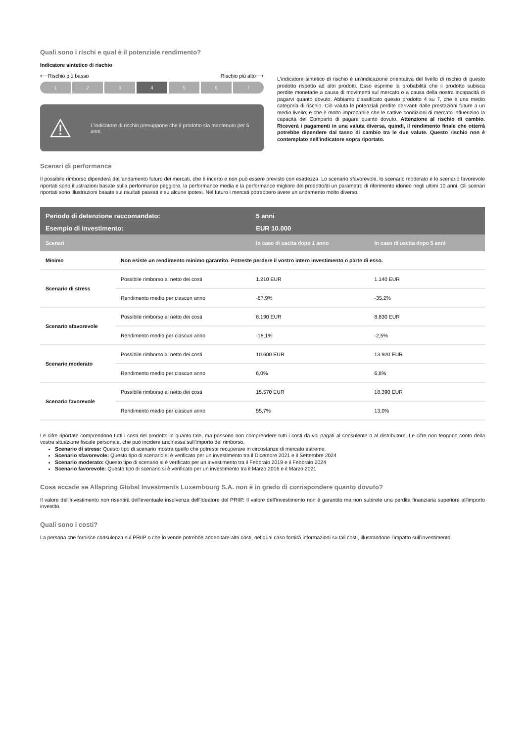Quali sono i rischi e qual è il potenziale rendimento?
Indicatore sintetico di rischio
⟵Rischio più basso Rischio più alto⟶
1 2 3 4 5 6 7
L'indicatore di rischio presuppone che il prodotto sia mantenuto per 5 anni.
L'indicatore sintetico di rischio è un'indicazione orientativa del livello di rischio di questo prodotto rispetto ad altri prodotti. Esso esprime la probabilità che il prodotto subisca perdite monetarie a causa di movimenti sul mercato o a causa della nostra incapacità di pagarvi quanto dovuto. Abbiamo classificato questo prodotto 4 su 7, che è una medio categoria di rischio. Ciò valuta le potenziali perdite derivanti dalle prestazioni future a un medio livello; e che è molto improbabile che le cattive condizioni di mercato influenzino la capacità del Comparto di pagare quanto dovuto. Attenzione al rischio di cambio. Riceverà i pagamenti in una valuta diversa, quindi, il rendimento finale che otterrà potrebbe dipendere dal tasso di cambio tra le due valute. Questo rischio non è contemplato nell'indicatore sopra riportato.
Scenari di performance
Il possibile rimborso dipenderà dall’andamento futuro dei mercati, che è incerto e non può essere previsto con esattezza. Lo scenario sfavorevole, lo scenario moderato e lo scenario favorevole riportati sono illustrazioni basate sulla performance peggiore, la performance media e la performance migliore del prodotto/di un parametro di riferimento idoneo negli ultimi 10 anni. Gli scenari riportati sono illustrazioni basate sui risultati passati e su alcune ipotesi. Nel futuro i mercati potrebbero avere un andamento molto diverso.
| Periodo di detenzione raccomandato: | | 5 anni | |
| --- | --- | --- | --- |
| Esempio di investimento: | | EUR 10.000 | |
| Scenari | | In caso di uscita dopo 1 anno | In caso di uscita dopo 5 anni |
| Minimo | Non esiste un rendimento minimo garantito. Potreste perdere il vostro intero investimento o parte di esso. | | |
| Scenario di stress | Possibile rimborso al netto dei costi | 1.210 EUR | 1.140 EUR |
| | Rendimento medio per ciascun anno | -87,9% | -35,2% |
| Scenario sfavorevole | Possibile rimborso al netto dei costi | 8.190 EUR | 8.830 EUR |
| | Rendimento medio per ciascun anno | -18,1% | -2,5% |
| Scenario moderato | Possibile rimborso al netto dei costi | 10.600 EUR | 13.920 EUR |
| | Rendimento medio per ciascun anno | 6,0% | 6,8% |
| Scenario favorevole | Possibile rimborso al netto dei costi | 15.570 EUR | 18.390 EUR |
| | Rendimento medio per ciascun anno | 55,7% | 13,0% |
Le cifre riportate comprendono tutti i costi del prodotto in quanto tale, ma possono non comprendere tutti i costi da voi pagati al consulente o al distributore. Le cifre non tengono conto della vostra situazione fiscale personale, che può incidere anch’essa sull’importo del rimborso.
Scenario di stress: Questo tipo di scenario mostra quello che potreste recuperare in circostanze di mercato estreme.
Scenario sfavorevole: Questo tipo di scenario si è verificato per un investimento tra il Dicembre 2021 e il Settembre 2024
Scenario moderato: Questo tipo di scenario si è verificato per un investimento tra il Febbraio 2019 e il Febbraio 2024
Scenario favorevole: Questo tipo di scenario si è verificato per un investimento tra il Marzo 2016 e il Marzo 2021
Cosa accade se Allspring Global Investments Luxembourg S.A. non è in grado di corrispondere quanto dovuto?
Il valore dell'investimento non risentirà dell'eventuale insolvenza dell'Ideatore del PRIIP. Il valore dell'investimento non è garantito ma non subirete una perdita finanziaria superiore all'importo investito.
Quali sono i costi?
La persona che fornisce consulenza sul PRIIP o che lo vende potrebbe addebitare altri costi, nel qual caso fornirà informazioni su tali costi, illustrandone l’impatto sull’investimento.